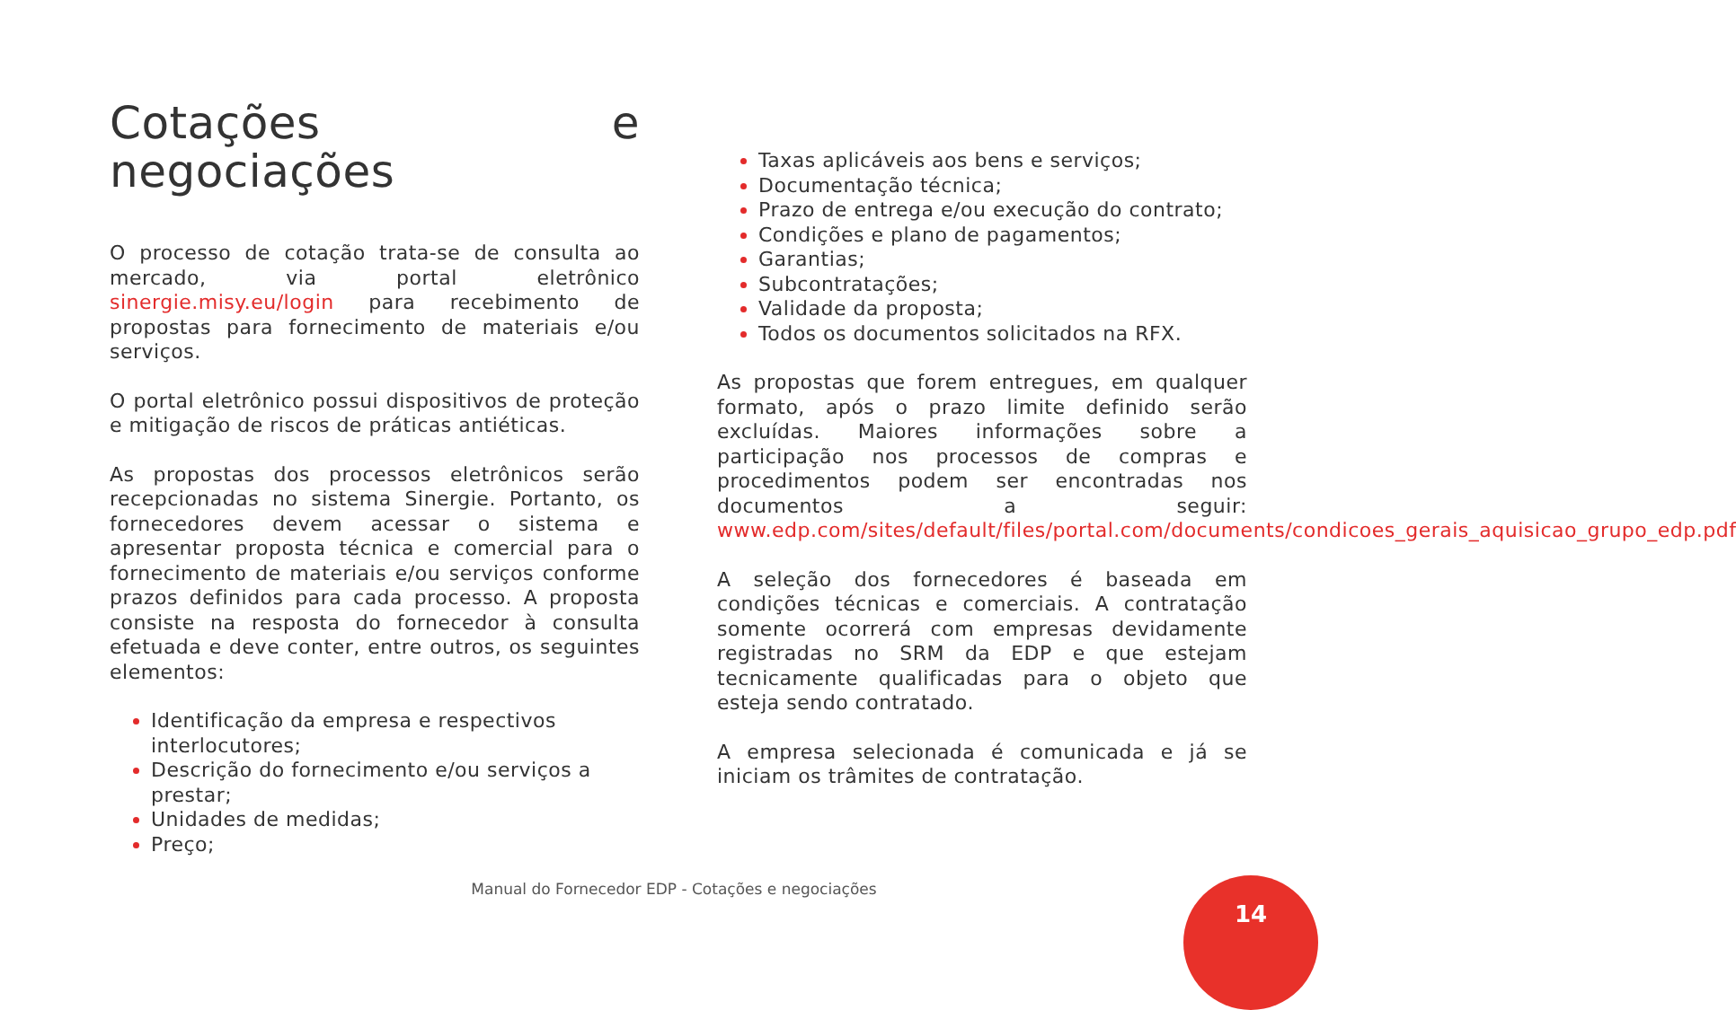Cotações e negociações
O processo de cotação trata-se de consulta ao mercado, via portal eletrônico sinergie.misy.eu/login para recebimento de propostas para fornecimento de materiais e/ou serviços.
O portal eletrônico possui dispositivos de proteção e mitigação de riscos de práticas antiéticas.
As propostas dos processos eletrônicos serão recepcionadas no sistema Sinergie. Portanto, os fornecedores devem acessar o sistema e apresentar proposta técnica e comercial para o fornecimento de materiais e/ou serviços conforme prazos definidos para cada processo. A proposta consiste na resposta do fornecedor à consulta efetuada e deve conter, entre outros, os seguintes elementos:
Identificação da empresa e respectivos interlocutores;
Descrição do fornecimento e/ou serviços a prestar;
Unidades de medidas;
Preço;
Taxas aplicáveis aos bens e serviços;
Documentação técnica;
Prazo de entrega e/ou execução do contrato;
Condições e plano de pagamentos;
Garantias;
Subcontratações;
Validade da proposta;
Todos os documentos solicitados na RFX.
As propostas que forem entregues, em qualquer formato, após o prazo limite definido serão excluídas. Maiores informações sobre a participação nos processos de compras e procedimentos podem ser encontradas nos documentos a seguir: www.edp.com/sites/default/files/portal.com/documents/condicoes_gerais_aquisicao_grupo_edp.pdf
A seleção dos fornecedores é baseada em condições técnicas e comerciais. A contratação somente ocorrerá com empresas devidamente registradas no SRM da EDP e que estejam tecnicamente qualificadas para o objeto que esteja sendo contratado.
A empresa selecionada é comunicada e já se iniciam os trâmites de contratação.
Manual do Fornecedor EDP - Cotações e negociações
14